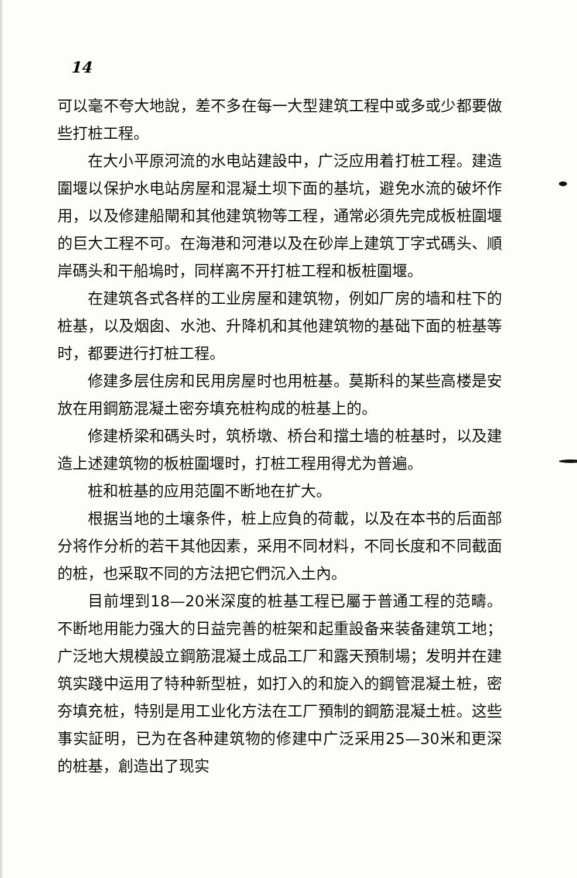14
可以毫不夸大地說，差不多在每一大型建筑工程中或多或少都要做些打桩工程。
在大小平原河流的水电站建設中，广泛应用着打桩工程。建造圍堰以保护水电站房屋和混凝土坝下面的基坑，避免水流的破坏作用，以及修建船閘和其他建筑物等工程，通常必須先完成板桩圍堰的巨大工程不可。在海港和河港以及在砂岸上建筑丁字式碼头、順岸碼头和干船塢时，同样离不开打桩工程和板桩圍堰。
在建筑各式各样的工业房屋和建筑物，例如厂房的墙和柱下的桩基，以及烟囱、水池、升降机和其他建筑物的基础下面的桩基等时，都要进行打桩工程。
修建多层住房和民用房屋时也用桩基。莫斯科的某些高楼是安放在用鋼筋混凝土密夯填充桩构成的桩基上的。
修建桥梁和碼头时，筑桥墩、桥台和擋土墙的桩基时，以及建造上述建筑物的板桩圍堰时，打桩工程用得尤为普遍。
桩和桩基的应用范圍不断地在扩大。
根据当地的土壤条件，桩上应負的荷載，以及在本书的后面部分将作分析的若干其他因素，采用不同材料，不同长度和不同截面的桩，也采取不同的方法把它們沉入土內。
目前埋到18—20米深度的桩基工程已屬于普通工程的范疇。不断地用能力强大的日益完善的桩架和起重設备来装备建筑工地；广泛地大規模設立鋼筋混凝土成品工厂和露天預制場；发明并在建筑实踐中运用了特种新型桩，如打入的和旋入的鋼管混凝土桩，密夯填充桩，特别是用工业化方法在工厂預制的鋼筋混凝土桩。这些事实証明，已为在各种建筑物的修建中广泛采用25—30米和更深的桩基，創造出了现实